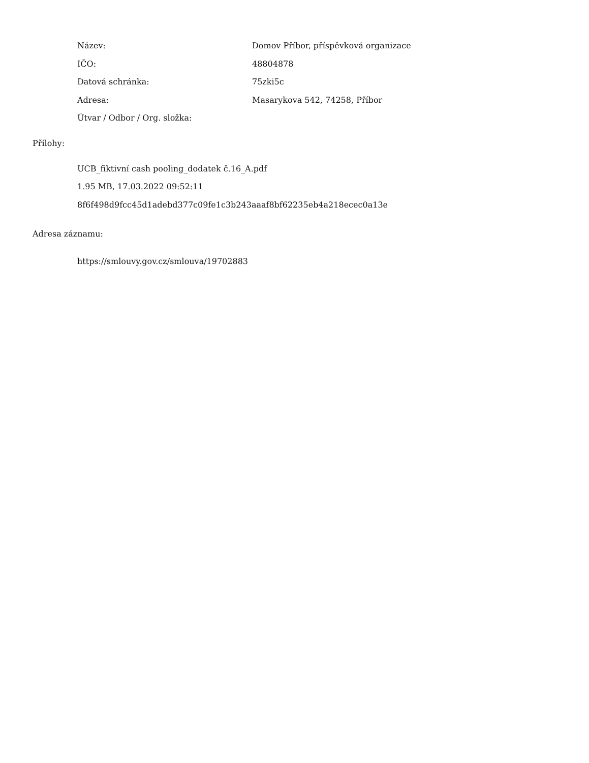| Název: | Domov Příbor, příspěvková organizace |
| IČO: | 48804878 |
| Datová schránka: | 75zki5c |
| Adresa: | Masarykova 542, 74258, Příbor |
| Útvar / Odbor / Org. složka: | |
Přílohy:
UCB_fiktivní cash pooling_dodatek č.16_A.pdf
1.95 MB, 17.03.2022 09:52:11
8f6f498d9fcc45d1adebd377c09fe1c3b243aaaf8bf62235eb4a218ecec0a13e
Adresa záznamu:
https://smlouvy.gov.cz/smlouva/19702883